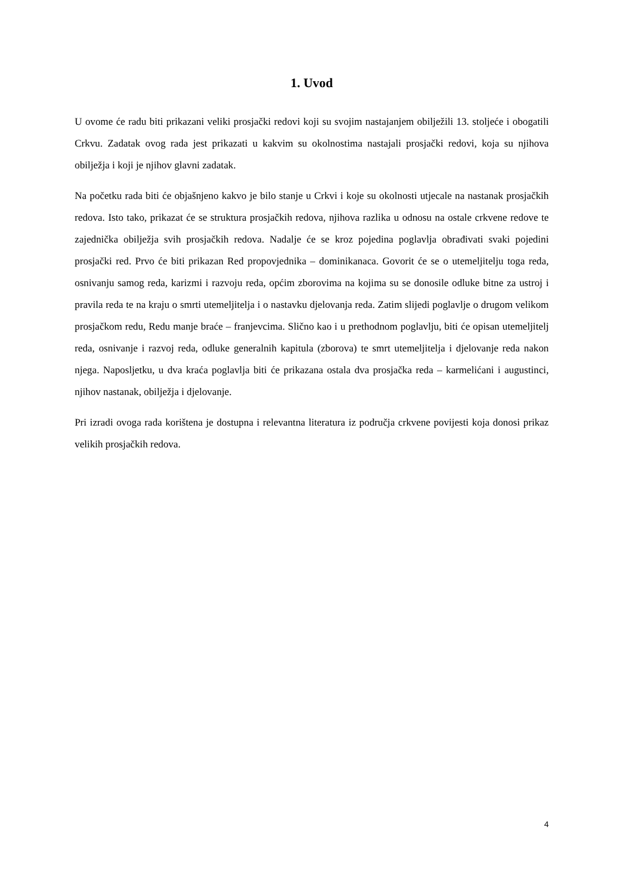1. Uvod
U ovome će radu biti prikazani veliki prosjački redovi koji su svojim nastajanjem obilježili 13. stoljeće i obogatili Crkvu. Zadatak ovog rada jest prikazati u kakvim su okolnostima nastajali prosjački redovi, koja su njihova obilježja i koji je njihov glavni zadatak.
Na početku rada biti će objašnjeno kakvo je bilo stanje u Crkvi i koje su okolnosti utjecale na nastanak prosjačkih redova. Isto tako, prikazat će se struktura prosjačkih redova, njihova razlika u odnosu na ostale crkvene redove te zajednička obilježja svih prosjačkih redova. Nadalje će se kroz pojedina poglavlja obrađivati svaki pojedini prosjački red. Prvo će biti prikazan Red propovjednika – dominikanaca. Govorit će se o utemeljitelju toga reda, osnivanju samog reda, karizmi i razvoju reda, općim zborovima na kojima su se donosile odluke bitne za ustroj i pravila reda te na kraju o smrti utemeljitelja i o nastavku djelovanja reda. Zatim slijedi poglavlje o drugom velikom prosjačkom redu, Redu manje braće – franjevcima. Slično kao i u prethodnom poglavlju, biti će opisan utemeljitelj reda, osnivanje i razvoj reda, odluke generalnih kapitula (zborova) te smrt utemeljitelja i djelovanje reda nakon njega. Naposljetku, u dva kraća poglavlja biti će prikazana ostala dva prosjačka reda – karmelićani i augustinci, njihov nastanak, obilježja i djelovanje.
Pri izradi ovoga rada korištena je dostupna i relevantna literatura iz područja crkvene povijesti koja donosi prikaz velikih prosjačkih redova.
4